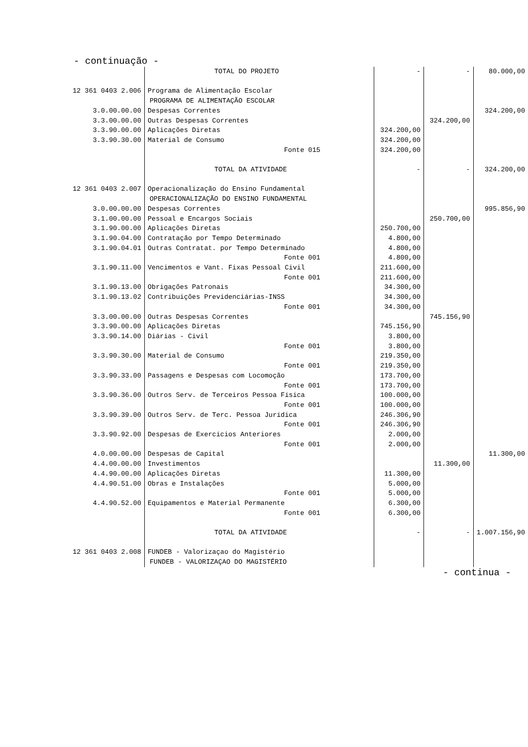- continuação -
| | TOTAL DO PROJETO | - | - | 80.000,00 |
| 12 361 0403 2.006 | Programa de Alimentação Escolar | | | |
| | PROGRAMA DE ALIMENTAÇÃO ESCOLAR | | | |
| 3.0.00.00.00 | Despesas Correntes | | | 324.200,00 |
| 3.3.00.00.00 | Outras Despesas Correntes | | 324.200,00 | |
| 3.3.90.00.00 | Aplicações Diretas | 324.200,00 | | |
| 3.3.90.30.00 | Material de Consumo | 324.200,00 | | |
| | Fonte 015 | 324.200,00 | | |
| | TOTAL DA ATIVIDADE | - | - | 324.200,00 |
| 12 361 0403 2.007 | Operacionalização do Ensino Fundamental | | | |
| | OPERACIONALIZAÇÃO DO ENSINO FUNDAMENTAL | | | |
| 3.0.00.00.00 | Despesas Correntes | | | 995.856,90 |
| 3.1.00.00.00 | Pessoal e Encargos Sociais | | 250.700,00 | |
| 3.1.90.00.00 | Aplicações Diretas | 250.700,00 | | |
| 3.1.90.04.00 | Contratação por Tempo Determinado | 4.800,00 | | |
| 3.1.90.04.01 | Outras Contratat. por Tempo Determinado | 4.800,00 | | |
| | Fonte 001 | 4.800,00 | | |
| 3.1.90.11.00 | Vencimentos e Vant. Fixas Pessoal Civil | 211.600,00 | | |
| | Fonte 001 | 211.600,00 | | |
| 3.1.90.13.00 | Obrigações Patronais | 34.300,00 | | |
| 3.1.90.13.02 | Contribuições Previdenciárias-INSS | 34.300,00 | | |
| | Fonte 001 | 34.300,00 | | |
| 3.3.00.00.00 | Outras Despesas Correntes | | 745.156,90 | |
| 3.3.90.00.00 | Aplicações Diretas | 745.156,90 | | |
| 3.3.90.14.00 | Diárias - Civil | 3.800,00 | | |
| | Fonte 001 | 3.800,00 | | |
| 3.3.90.30.00 | Material de Consumo | 219.350,00 | | |
| | Fonte 001 | 219.350,00 | | |
| 3.3.90.33.00 | Passagens e Despesas com Locomoção | 173.700,00 | | |
| | Fonte 001 | 173.700,00 | | |
| 3.3.90.36.00 | Outros Serv. de Terceiros Pessoa Física | 100.000,00 | | |
| | Fonte 001 | 100.000,00 | | |
| 3.3.90.39.00 | Outros Serv. de Terc. Pessoa Jurídica | 246.306,90 | | |
| | Fonte 001 | 246.306,90 | | |
| 3.3.90.92.00 | Despesas de Exercícios Anteriores | 2.000,00 | | |
| | Fonte 001 | 2.000,00 | | |
| 4.0.00.00.00 | Despesas de Capital | | | 11.300,00 |
| 4.4.00.00.00 | Investimentos | | 11.300,00 | |
| 4.4.90.00.00 | Aplicações Diretas | 11.300,00 | | |
| 4.4.90.51.00 | Obras e Instalações | 5.000,00 | | |
| | Fonte 001 | 5.000,00 | | |
| 4.4.90.52.00 | Equipamentos e Material Permanente | 6.300,00 | | |
| | Fonte 001 | 6.300,00 | | |
| | TOTAL DA ATIVIDADE | - | - | 1.007.156,90 |
| 12 361 0403 2.008 | FUNDEB - Valorizaçao do Magistério | | | |
| | FUNDEB - VALORIZAÇAO DO MAGISTÉRIO | | | |
- continua -